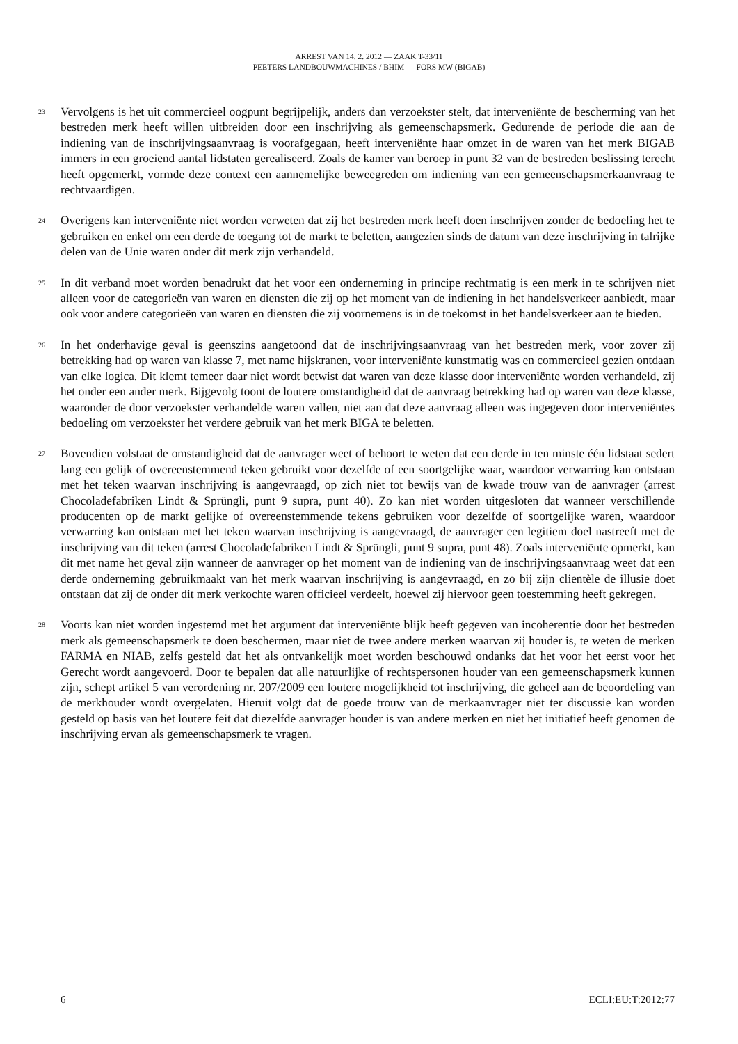ARREST VAN 14. 2. 2012 — ZAAK T-33/11
PEETERS LANDBOUWMACHINES / BHIM — FORS MW (BIGAB)
23
Vervolgens is het uit commercieel oogpunt begrijpelijk, anders dan verzoekster stelt, dat interveniënte de bescherming van het bestreden merk heeft willen uitbreiden door een inschrijving als gemeenschapsmerk. Gedurende de periode die aan de indiening van de inschrijvingsaanvraag is voorafgegaan, heeft interveniënte haar omzet in de waren van het merk BIGAB immers in een groeiend aantal lidstaten gerealiseerd. Zoals de kamer van beroep in punt 32 van de bestreden beslissing terecht heeft opgemerkt, vormde deze context een aannemelijke beweegreden om indiening van een gemeenschapsmerkaanvraag te rechtvaardigen.
24
Overigens kan interveniënte niet worden verweten dat zij het bestreden merk heeft doen inschrijven zonder de bedoeling het te gebruiken en enkel om een derde de toegang tot de markt te beletten, aangezien sinds de datum van deze inschrijving in talrijke delen van de Unie waren onder dit merk zijn verhandeld.
25
In dit verband moet worden benadrukt dat het voor een onderneming in principe rechtmatig is een merk in te schrijven niet alleen voor de categorieën van waren en diensten die zij op het moment van de indiening in het handelsverkeer aanbiedt, maar ook voor andere categorieën van waren en diensten die zij voornemens is in de toekomst in het handelsverkeer aan te bieden.
26
In het onderhavige geval is geenszins aangetoond dat de inschrijvingsaanvraag van het bestreden merk, voor zover zij betrekking had op waren van klasse 7, met name hijskranen, voor interveniënte kunstmatig was en commercieel gezien ontdaan van elke logica. Dit klemt temeer daar niet wordt betwist dat waren van deze klasse door interveniënte worden verhandeld, zij het onder een ander merk. Bijgevolg toont de loutere omstandigheid dat de aanvraag betrekking had op waren van deze klasse, waaronder de door verzoekster verhandelde waren vallen, niet aan dat deze aanvraag alleen was ingegeven door interveniëntes bedoeling om verzoekster het verdere gebruik van het merk BIGA te beletten.
27
Bovendien volstaat de omstandigheid dat de aanvrager weet of behoort te weten dat een derde in ten minste één lidstaat sedert lang een gelijk of overeenstemmend teken gebruikt voor dezelfde of een soortgelijke waar, waardoor verwarring kan ontstaan met het teken waarvan inschrijving is aangevraagd, op zich niet tot bewijs van de kwade trouw van de aanvrager (arrest Chocoladefabriken Lindt & Sprüngli, punt 9 supra, punt 40). Zo kan niet worden uitgesloten dat wanneer verschillende producenten op de markt gelijke of overeenstemmende tekens gebruiken voor dezelfde of soortgelijke waren, waardoor verwarring kan ontstaan met het teken waarvan inschrijving is aangevraagd, de aanvrager een legitiem doel nastreeft met de inschrijving van dit teken (arrest Chocoladefabriken Lindt & Sprüngli, punt 9 supra, punt 48). Zoals interveniënte opmerkt, kan dit met name het geval zijn wanneer de aanvrager op het moment van de indiening van de inschrijvingsaanvraag weet dat een derde onderneming gebruikmaakt van het merk waarvan inschrijving is aangevraagd, en zo bij zijn clientèle de illusie doet ontstaan dat zij de onder dit merk verkochte waren officieel verdeelt, hoewel zij hiervoor geen toestemming heeft gekregen.
28
Voorts kan niet worden ingestemd met het argument dat interveniënte blijk heeft gegeven van incoherentie door het bestreden merk als gemeenschapsmerk te doen beschermen, maar niet de twee andere merken waarvan zij houder is, te weten de merken FARMA en NIAB, zelfs gesteld dat het als ontvankelijk moet worden beschouwd ondanks dat het voor het eerst voor het Gerecht wordt aangevoerd. Door te bepalen dat alle natuurlijke of rechtspersonen houder van een gemeenschapsmerk kunnen zijn, schept artikel 5 van verordening nr. 207/2009 een loutere mogelijkheid tot inschrijving, die geheel aan de beoordeling van de merkhouder wordt overgelaten. Hieruit volgt dat de goede trouw van de merkaanvrager niet ter discussie kan worden gesteld op basis van het loutere feit dat diezelfde aanvrager houder is van andere merken en niet het initiatief heeft genomen de inschrijving ervan als gemeenschapsmerk te vragen.
6 ECLI:EU:T:2012:77